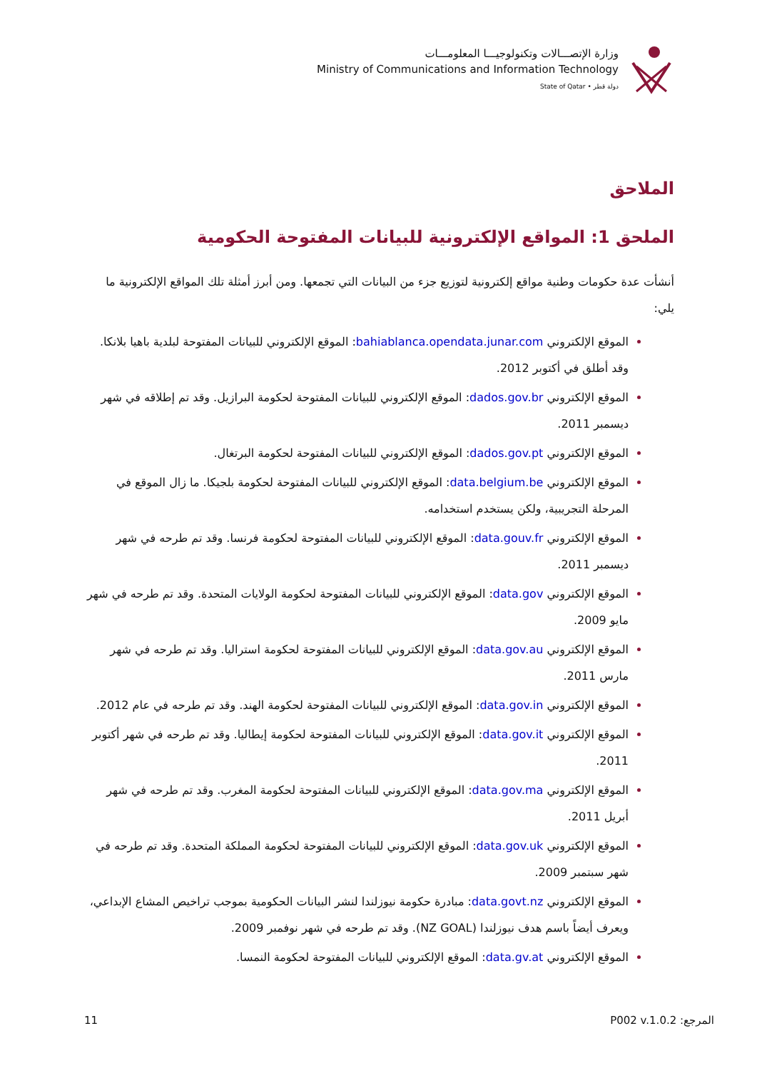وزارة الإتصـــالات وتكنولوجيـــا المعلومـــات
Ministry of Communications and Information Technology
State of Qatar • دولة قطر
الملاحق
الملحق 1: المواقع الإلكترونية للبيانات المفتوحة الحكومية
أنشأت عدة حكومات وطنية مواقع إلكترونية لتوزيع جزء من البيانات التي تجمعها. ومن أبرز أمثلة تلك المواقع الإلكترونية ما يلي:
الموقع الإلكتروني bahiablanca.opendata.junar.com: الموقع الإلكتروني للبيانات المفتوحة لبلدية باهيا بلانكا. وقد أطلق في أكتوبر 2012.
الموقع الإلكتروني dados.gov.br: الموقع الإلكتروني للبيانات المفتوحة لحكومة البرازيل. وقد تم إطلاقه في شهر ديسمبر 2011.
الموقع الإلكتروني dados.gov.pt: الموقع الإلكتروني للبيانات المفتوحة لحكومة البرتغال.
الموقع الإلكتروني data.belgium.be: الموقع الإلكتروني للبيانات المفتوحة لحكومة بلجيكا. ما زال الموقع في المرحلة التجريبية، ولكن يستخدم استخدامه.
الموقع الإلكتروني data.gouv.fr: الموقع الإلكتروني للبيانات المفتوحة لحكومة فرنسا. وقد تم طرحه في شهر ديسمبر 2011.
الموقع الإلكتروني data.gov: الموقع الإلكتروني للبيانات المفتوحة لحكومة الولايات المتحدة. وقد تم طرحه في شهر مايو 2009.
الموقع الإلكتروني data.gov.au: الموقع الإلكتروني للبيانات المفتوحة لحكومة استراليا. وقد تم طرحه في شهر مارس 2011.
الموقع الإلكتروني data.gov.in: الموقع الإلكتروني للبيانات المفتوحة لحكومة الهند. وقد تم طرحه في عام 2012.
الموقع الإلكتروني data.gov.it: الموقع الإلكتروني للبيانات المفتوحة لحكومة إيطاليا. وقد تم طرحه في شهر أكتوبر 2011.
الموقع الإلكتروني data.gov.ma: الموقع الإلكتروني للبيانات المفتوحة لحكومة المغرب. وقد تم طرحه في شهر أبريل 2011.
الموقع الإلكتروني data.gov.uk: الموقع الإلكتروني للبيانات المفتوحة لحكومة المملكة المتحدة. وقد تم طرحه في شهر سبتمبر 2009.
الموقع الإلكتروني data.govt.nz: مبادرة حكومة نيوزلندا لنشر البيانات الحكومية بموجب تراخيص المشاع الإبداعي، ويعرف أيضاً باسم هدف نيوزلندا (NZ GOAL). وقد تم طرحه في شهر نوفمبر 2009.
الموقع الإلكتروني data.gv.at: الموقع الإلكتروني للبيانات المفتوحة لحكومة النمسا.
11 المرجع: P002 v.1.0.2